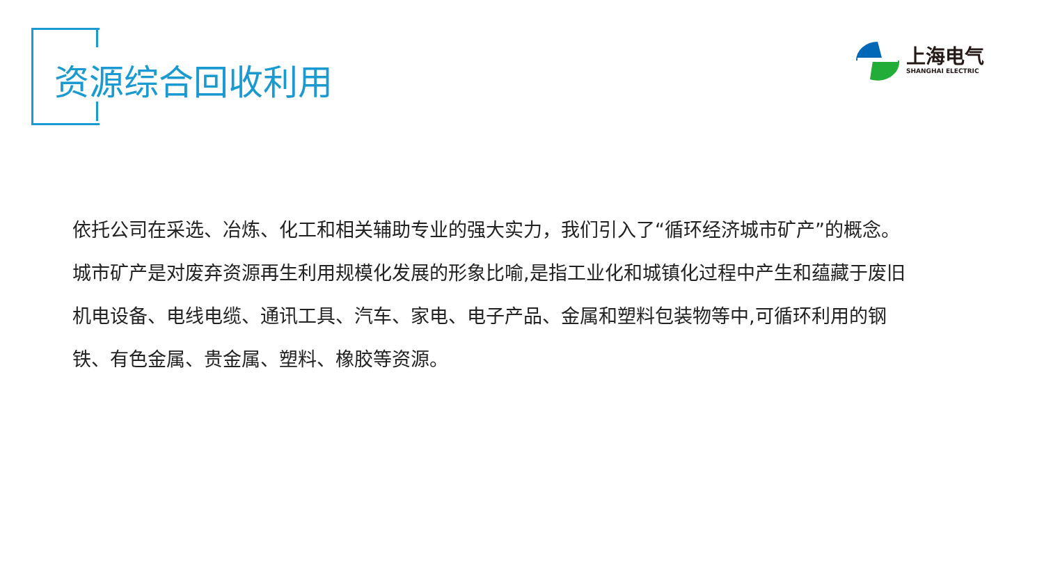资源综合回收利用
上海电气
SHANGHAI ELECTRIC
依托公司在采选、冶炼、化工和相关辅助专业的强大实力，我们引入了“循环经济城市矿产”的概念。城市矿产是对废弃资源再生利用规模化发展的形象比喻,是指工业化和城镇化过程中产生和蕴藏于废旧机电设备、电线电缆、通讯工具、汽车、家电、电子产品、金属和塑料包装物等中,可循环利用的钢铁、有色金属、贵金属、塑料、橡胶等资源。